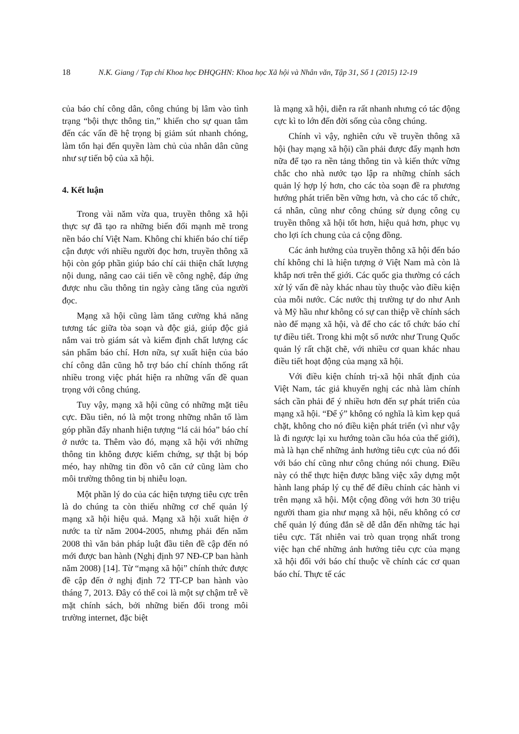18 N.K. Giang / Tạp chí Khoa học ĐHQGHN: Khoa học Xã hội và Nhân văn, Tập 31, Số 1 (2015) 12-19
của báo chí công dân, công chúng bị lâm vào tình trạng “bội thực thông tin,” khiến cho sự quan tâm đến các vấn đề hệ trọng bị giảm sút nhanh chóng, làm tổn hại đến quyền làm chủ của nhân dân cũng như sự tiến bộ của xã hội.
4. Kết luận
Trong vài năm vừa qua, truyền thông xã hội thực sự đã tạo ra những biến đổi mạnh mẽ trong nền báo chí Việt Nam. Không chỉ khiến báo chí tiếp cận được với nhiều người đọc hơn, truyền thông xã hội còn góp phần giúp báo chí cải thiện chất lượng nội dung, nâng cao cải tiến về công nghệ, đáp ứng được nhu cầu thông tin ngày càng tăng của người đọc.
Mạng xã hội cũng làm tăng cường khả năng tương tác giữa tòa soạn và độc giả, giúp độc giả nắm vai trò giám sát và kiểm định chất lượng các sản phẩm báo chí. Hơn nữa, sự xuất hiện của báo chí công dân cũng hỗ trợ báo chí chính thống rất nhiều trong việc phát hiện ra những vấn đề quan trọng với công chúng.
Tuy vậy, mạng xã hội cũng có những mặt tiêu cực. Đầu tiên, nó là một trong những nhân tố làm góp phần đẩy nhanh hiện tượng “lá cải hóa” báo chí ở nước ta. Thêm vào đó, mạng xã hội với những thông tin không được kiểm chứng, sự thật bị bóp méo, hay những tin đồn vô căn cứ cũng làm cho môi trường thông tin bị nhiễu loạn.
Một phần lý do của các hiện tượng tiêu cực trên là do chúng ta còn thiếu những cơ chế quản lý mạng xã hội hiệu quả. Mạng xã hội xuất hiện ở nước ta từ năm 2004-2005, nhưng phải đến năm 2008 thì văn bản pháp luật đầu tiên đề cập đến nó mới được ban hành (Nghị định 97 NĐ-CP ban hành năm 2008) [14]. Từ “mạng xã hội” chính thức được đề cập đến ở nghị định 72 TT-CP ban hành vào tháng 7, 2013. Đây có thể coi là một sự chậm trễ về mặt chính sách, bởi những biến đổi trong môi trường internet, đặc biệt
là mạng xã hội, diễn ra rất nhanh nhưng có tác động cực kì to lớn đến đời sống của công chúng.
Chính vì vậy, nghiên cứu về truyền thông xã hội (hay mạng xã hội) cần phải được đẩy mạnh hơn nữa để tạo ra nền tảng thông tin và kiến thức vững chắc cho nhà nước tạo lập ra những chính sách quản lý hợp lý hơn, cho các tòa soạn đề ra phương hướng phát triển bền vững hơn, và cho các tổ chức, cá nhân, cũng như công chúng sử dụng công cụ truyền thông xã hội tốt hơn, hiệu quả hơn, phục vụ cho lợi ích chung của cả cộng đồng.
Các ảnh hưởng của truyền thông xã hội đến báo chí không chỉ là hiện tượng ở Việt Nam mà còn là khắp nơi trên thế giới. Các quốc gia thường có cách xử lý vấn đề này khác nhau tùy thuộc vào điều kiện của mỗi nước. Các nước thị trường tự do như Anh và Mỹ hầu như không có sự can thiệp về chính sách nào đế mạng xã hội, và để cho các tổ chức báo chí tự điều tiết. Trong khi một số nước như Trung Quốc quản lý rất chặt chẽ, với nhiều cơ quan khác nhau điều tiết hoạt động của mạng xã hội.
Với điều kiện chính trị-xã hội nhất định của Việt Nam, tác giả khuyến nghị các nhà làm chính sách cần phải để ý nhiều hơn đến sự phát triển của mạng xã hội. “Để ý” không có nghĩa là kìm kẹp quá chặt, không cho nó điều kiện phát triển (vì như vậy là đi ngược lại xu hướng toàn cầu hóa của thế giới), mà là hạn chế những ảnh hưởng tiêu cực của nó đối với báo chí cũng như công chúng nói chung. Điều này có thể thực hiện được bằng việc xây dựng một hành lang pháp lý cụ thể để điều chỉnh các hành vi trên mạng xã hội. Một cộng đồng với hơn 30 triệu người tham gia như mạng xã hội, nếu không có cơ chế quản lý đúng đắn sẽ dễ dẫn đến những tác hại tiêu cực. Tất nhiên vai trò quan trọng nhất trong việc hạn chế những ảnh hưởng tiêu cực của mạng xã hội đối với báo chí thuộc về chính các cơ quan báo chí. Thực tế các